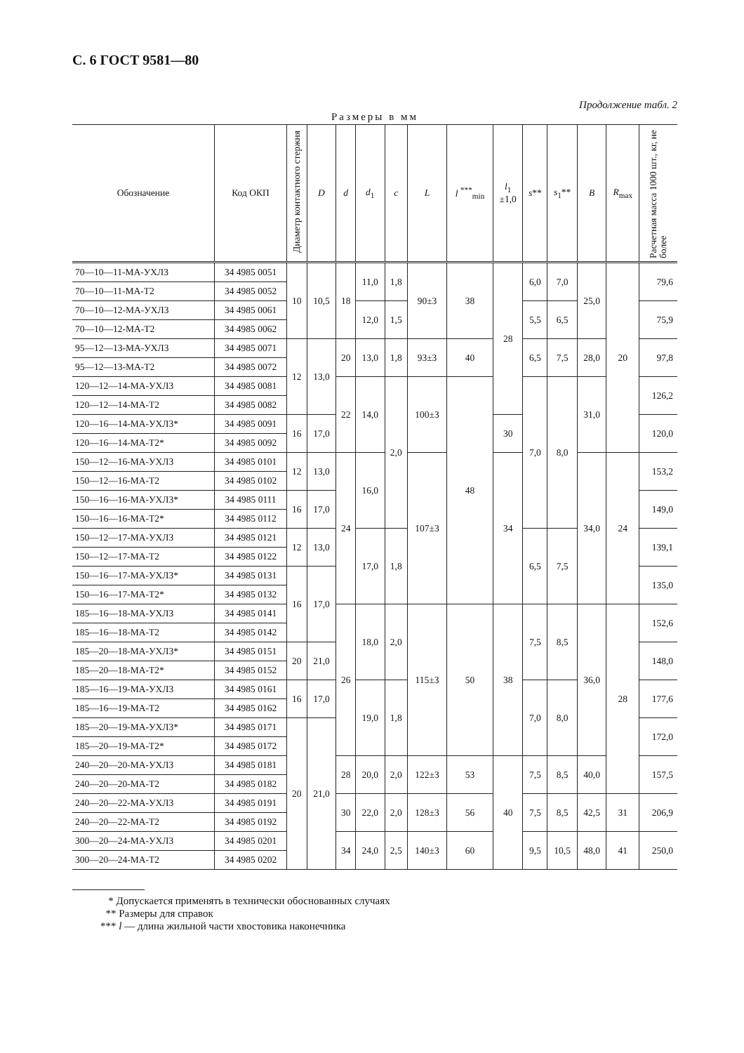С. 6 ГОСТ 9581—80
Продолжение табл. 2
Размеры в мм
| Обозначение | Код ОКП | Диаметр контактного стержня | D | d | d<sub>1</sub> | c | L | l <sup>***</sup><sub>min</sub> | l<sub>1</sub> ±1,0 | s ** | s<sub>1</sub>** | B | R<sub>max</sub> | Расчетная масса 1000 шт., кг, не более |
| --- | --- | --- | --- | --- | --- | --- | --- | --- | --- | --- | --- | --- | --- | --- |
| 70—10—11-МА-УХЛ3 | 34 4985 0051 | 10 | 10,5 | 18 | 11,0 | 1,8 | 90±3 | 38 | 28 | 6,0 | 7,0 | 25,0 | 20 | 79,6 |
| 70—10—11-МА-Т2 | 34 4985 0052 | | | | | | | | | | | | | |
| 70—10—12-МА-УХЛ3 | 34 4985 0061 | | | | 12,0 | 1,5 | | | | 5,5 | 6,5 | | | 75,9 |
| 70—10—12-МА-Т2 | 34 4985 0062 | | | | | | | | | | | | | |
| 95—12—13-МА-УХЛ3 | 34 4985 0071 | 12 | 13,0 | 20 | 13,0 | 1,8 | 93±3 | 40 | | 6,5 | 7,5 | 28,0 | | 97,8 |
| 95—12—13-МА-Т2 | 34 4985 0072 | | | | | | | | | | | | | |
| 120—12—14-МА-УХЛ3 | 34 4985 0081 | | | 22 | 14,0 | 2,0 | 100±3 | 48 | | 7,0 | 8,0 | 31,0 | | 126,2 |
| 120—12—14-МА-Т2 | 34 4985 0082 | | | | | | | | | | | | | |
| 120—16—14-МА-УХЛ3* | 34 4985 0091 | 16 | 17,0 | | | | | | 30 | | | | | 120,0 |
| 120—16—14-МА-Т2* | 34 4985 0092 | | | | | | | | | | | | | |
| 150—12—16-МА-УХЛ3 | 34 4985 0101 | 12 | 13,0 | 24 | 16,0 | | 107±3 | | 34 | | | 34,0 | 24 | 153,2 |
| 150—12—16-МА-Т2 | 34 4985 0102 | | | | | | | | | | | | | |
| 150—16—16-МА-УХЛ3* | 34 4985 0111 | 16 | 17,0 | | | | | | | | | | | 149,0 |
| 150—16—16-МА-Т2* | 34 4985 0112 | | | | | | | | | | | | | |
| 150—12—17-МА-УХЛ3 | 34 4985 0121 | 12 | 13,0 | | 17,0 | 1,8 | | | | 6,5 | 7,5 | | | 139,1 |
| 150—12—17-МА-Т2 | 34 4985 0122 | | | | | | | | | | | | | |
| 150—16—17-МА-УХЛ3* | 34 4985 0131 | 16 | 17,0 | | | | | | | | | | | 135,0 |
| 150—16—17-МА-Т2* | 34 4985 0132 | | | | | | | | | | | | | |
| 185—16—18-МА-УХЛ3 | 34 4985 0141 | | | 26 | 18,0 | 2,0 | 115±3 | 50 | 38 | 7,5 | 8,5 | 36,0 | 28 | 152,6 |
| 185—16—18-МА-Т2 | 34 4985 0142 | | | | | | | | | | | | | |
| 185—20—18-МА-УХЛ3* | 34 4985 0151 | 20 | 21,0 | | | | | | | | | | | 148,0 |
| 185—20—18-МА-Т2* | 34 4985 0152 | | | | | | | | | | | | | |
| 185—16—19-МА-УХЛ3 | 34 4985 0161 | 16 | 17,0 | | 19,0 | 1,8 | | | | 7,0 | 8,0 | | | 177,6 |
| 185—16—19-МА-Т2 | 34 4985 0162 | | | | | | | | | | | | | |
| 185—20—19-МА-УХЛ3* | 34 4985 0171 | 20 | 21,0 | | | | | | | | | | | 172,0 |
| 185—20—19-МА-Т2* | 34 4985 0172 | | | | | | | | | | | | | |
| 240—20—20-МА-УХЛ3 | 34 4985 0181 | | | 28 | 20,0 | 2,0 | 122±3 | 53 | 40 | 7,5 | 8,5 | 40,0 | | 157,5 |
| 240—20—20-МА-Т2 | 34 4985 0182 | | | | | | | | | | | | | |
| 240—20—22-МА-УХЛ3 | 34 4985 0191 | | | 30 | 22,0 | 2,0 | 128±3 | 56 | | 7,5 | 8,5 | 42,5 | 31 | 206,9 |
| 240—20—22-МА-Т2 | 34 4985 0192 | | | | | | | | | | | | | |
| 300—20—24-МА-УХЛ3 | 34 4985 0201 | | | 34 | 24,0 | 2,5 | 140±3 | 60 | | 9,5 | 10,5 | 48,0 | 41 | 250,0 |
| 300—20—24-МА-Т2 | 34 4985 0202 | | | | | | | | | | | | | |
* Допускается применять в технически обоснованных случаях
** Размеры для справок
*** l — длина жильной части хвостовика наконечника